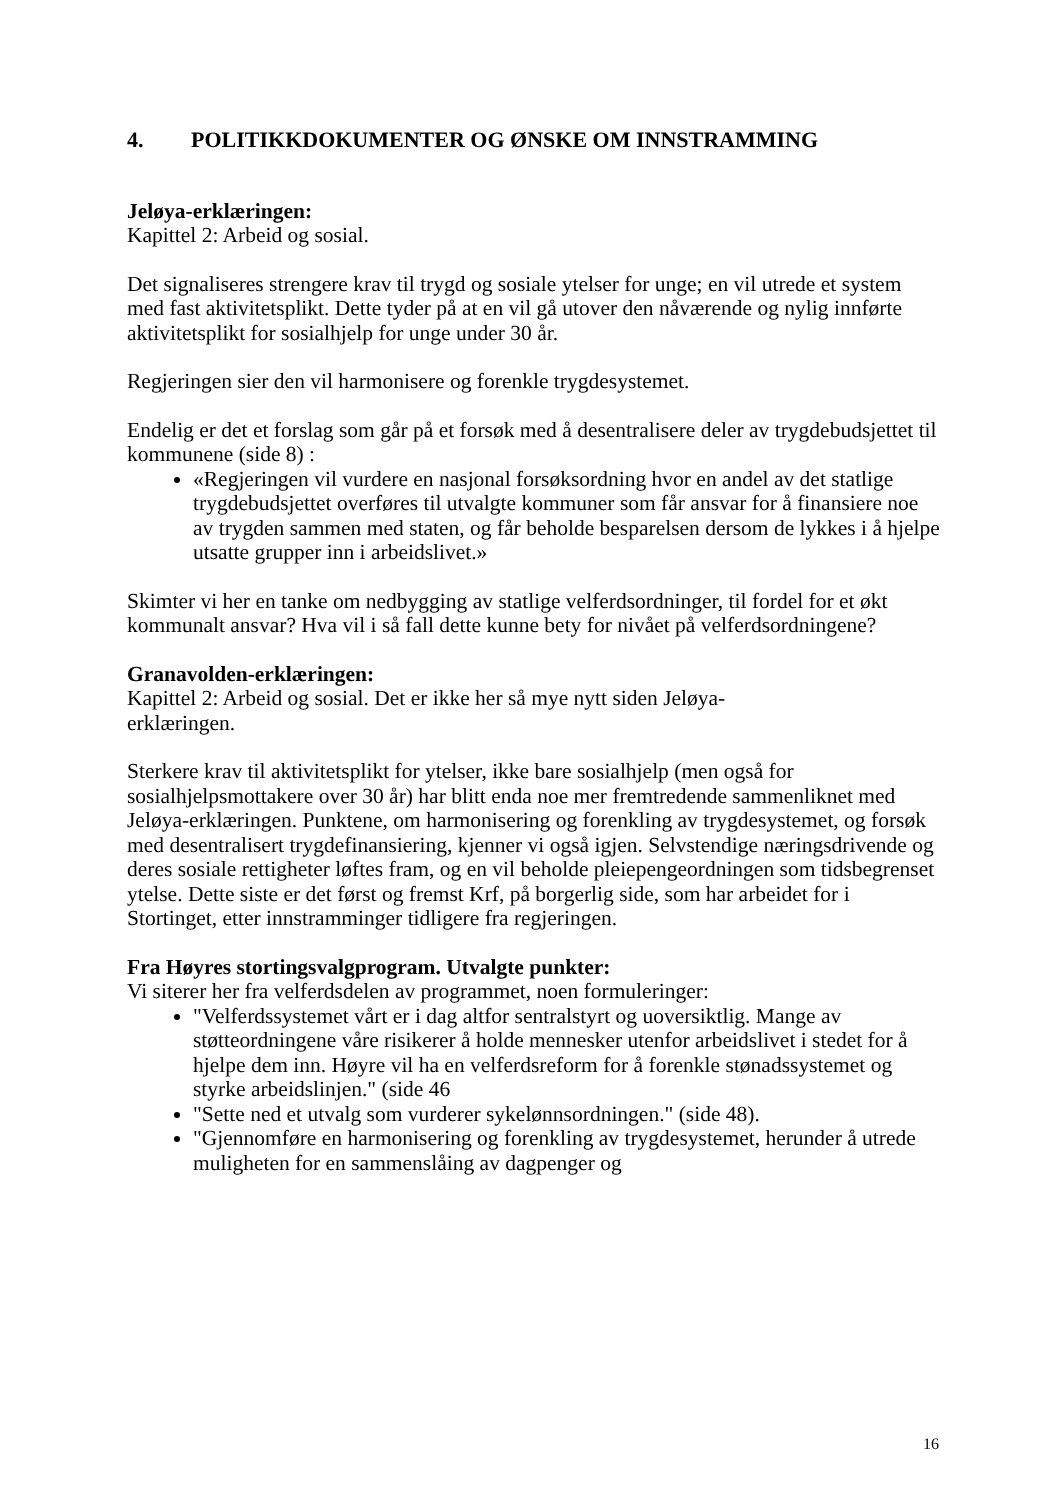4. POLITIKKDOKUMENTER OG ØNSKE OM INNSTRAMMING
Jeløya-erklæringen:
Kapittel 2: Arbeid og sosial.
Det signaliseres strengere krav til trygd og sosiale ytelser for unge; en vil utrede et system med fast aktivitetsplikt. Dette tyder på at en vil gå utover den nåværende og nylig innførte aktivitetsplikt for sosialhjelp for unge under 30 år.
Regjeringen sier den vil harmonisere og forenkle trygdesystemet.
Endelig er det et forslag som går på et forsøk med å desentralisere deler av trygdebudsjettet til kommunene (side 8) :
«Regjeringen vil vurdere en nasjonal forsøksordning hvor en andel av det statlige trygdebudsjettet overføres til utvalgte kommuner som får ansvar for å finansiere noe av trygden sammen med staten, og får beholde besparelsen dersom de lykkes i å hjelpe utsatte grupper inn i arbeidslivet.»
Skimter vi her en tanke om nedbygging av statlige velferdsordninger, til fordel for et økt kommunalt ansvar? Hva vil i så fall dette kunne bety for nivået på velferdsordningene?
Granavolden-erklæringen:
Kapittel 2: Arbeid og sosial. Det er ikke her så mye nytt siden Jeløya-
erklæringen.
Sterkere krav til aktivitetsplikt for ytelser, ikke bare sosialhjelp (men også for sosialhjelpsmottakere over 30 år) har blitt enda noe mer fremtredende sammenliknet med Jeløya-erklæringen. Punktene, om harmonisering og forenkling av trygdesystemet, og forsøk med desentralisert trygdefinansiering, kjenner vi også igjen. Selvstendige næringsdrivende og deres sosiale rettigheter løftes fram, og en vil beholde pleiepengeordningen som tidsbegrenset ytelse. Dette siste er det først og fremst Krf, på borgerlig side, som har arbeidet for i Stortinget, etter innstramminger tidligere fra regjeringen.
Fra Høyres stortingsvalgprogram. Utvalgte punkter:
Vi siterer her fra velferdsdelen av programmet, noen formuleringer:
"Velferdssystemet vårt er i dag altfor sentralstyrt og uoversiktlig. Mange av støtteordningene våre risikerer å holde mennesker utenfor arbeidslivet i stedet for å hjelpe dem inn. Høyre vil ha en velferdsreform for å forenkle stønadssystemet og styrke arbeidslinjen." (side 46
"Sette ned et utvalg som vurderer sykelønnsordningen." (side 48).
"Gjennomføre en harmonisering og forenkling av trygdesystemet, herunder å utrede muligheten for en sammenslåing av dagpenger og
16